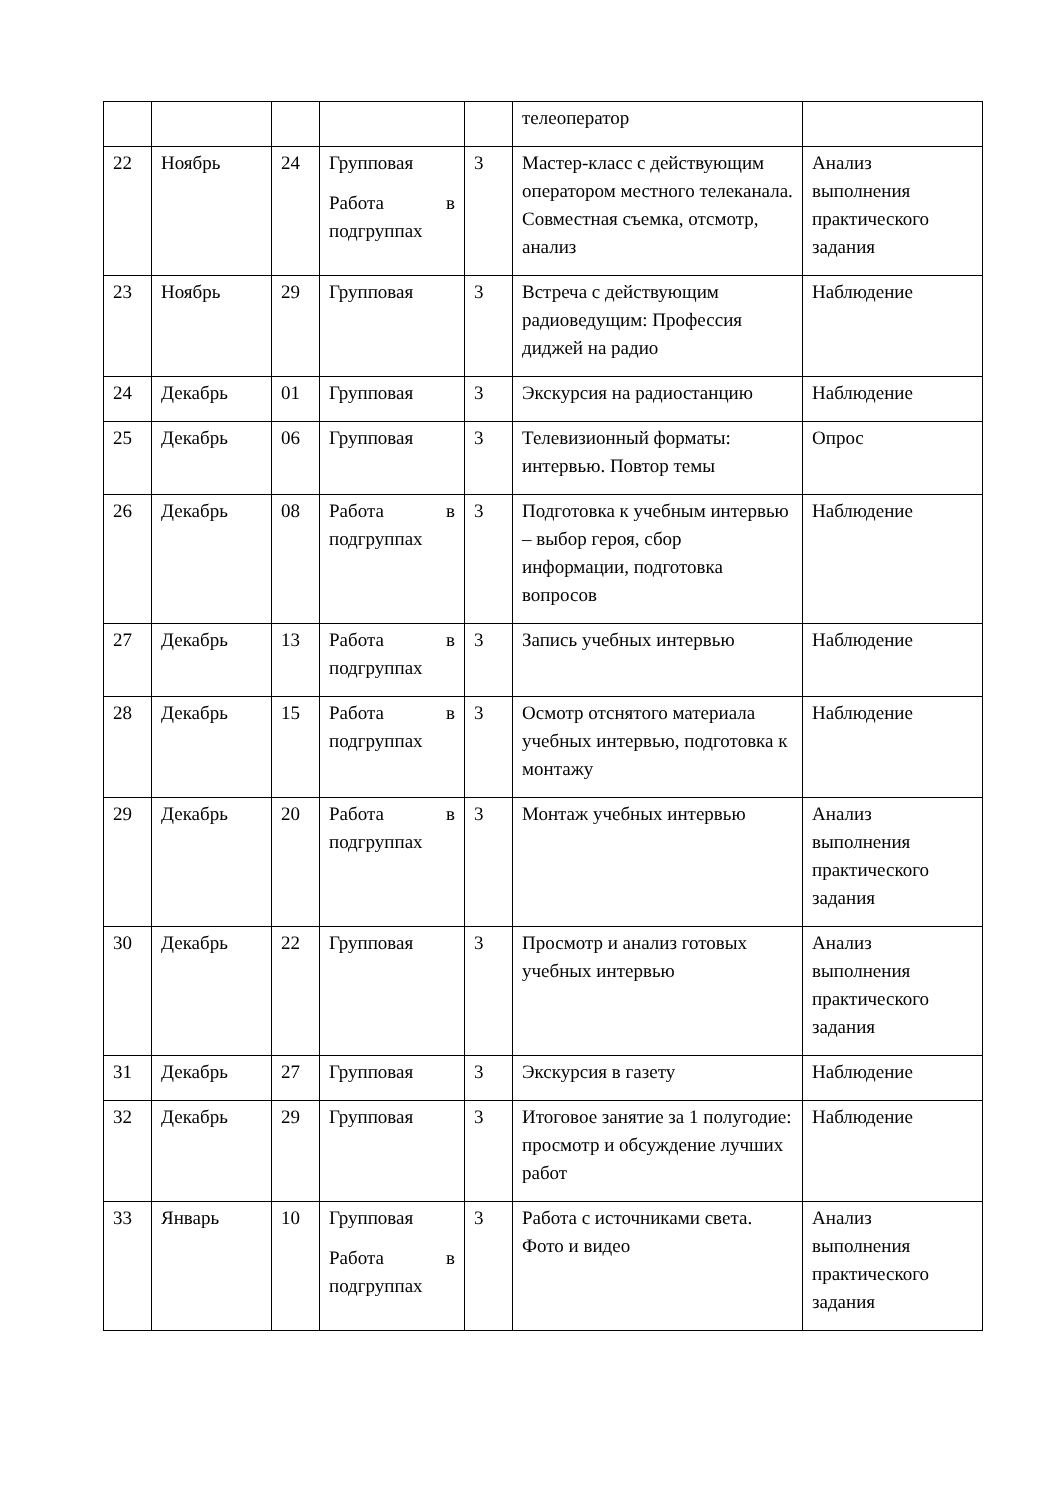| | | | | | телеоператор | |
| 22 | Ноябрь | 24 | Групповая Работа в подгруппах | 3 | Мастер-класс с действующим оператором местного телеканала. Совместная съемка, отсмотр, анализ | Анализ выполнения практического задания |
| 23 | Ноябрь | 29 | Групповая | 3 | Встреча с действующим радиоведущим: Профессия диджей на радио | Наблюдение |
| 24 | Декабрь | 01 | Групповая | 3 | Экскурсия на радиостанцию | Наблюдение |
| 25 | Декабрь | 06 | Групповая | 3 | Телевизионный форматы: интервью. Повтор темы | Опрос |
| 26 | Декабрь | 08 | Работа в подгруппах | 3 | Подготовка к учебным интервью – выбор героя, сбор информации, подготовка вопросов | Наблюдение |
| 27 | Декабрь | 13 | Работа в подгруппах | 3 | Запись учебных интервью | Наблюдение |
| 28 | Декабрь | 15 | Работа в подгруппах | 3 | Осмотр отснятого материала учебных интервью, подготовка к монтажу | Наблюдение |
| 29 | Декабрь | 20 | Работа в подгруппах | 3 | Монтаж учебных интервью | Анализ выполнения практического задания |
| 30 | Декабрь | 22 | Групповая | 3 | Просмотр и анализ готовых учебных интервью | Анализ выполнения практического задания |
| 31 | Декабрь | 27 | Групповая | 3 | Экскурсия в газету | Наблюдение |
| 32 | Декабрь | 29 | Групповая | 3 | Итоговое занятие за 1 полугодие: просмотр и обсуждение лучших работ | Наблюдение |
| 33 | Январь | 10 | Групповая Работа в подгруппах | 3 | Работа с источниками света. Фото и видео | Анализ выполнения практического задания |